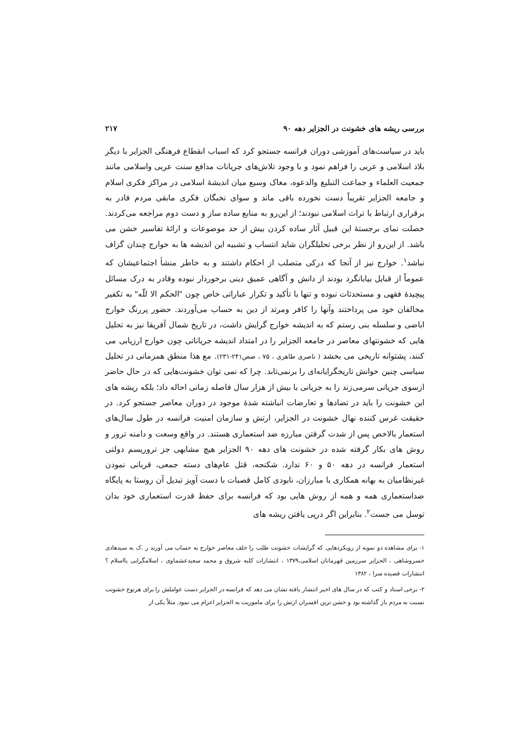بررسی ریشه های خشونت در الجزایر دهه ۹۰ ۲۱۷
باید در سیاست‌های آموزشی دوران فرانسه جستجو کرد که اسباب انقطاع فرهنگی الجزایر با دیگر بلاد اسلامی و عربی را فراهم نمود و با وجود تلاش‌های جریانات مدافع سنت عربی واسلامی مانند جمعیت العلماء و جماعت التبلیغ والدعوه، مغاک وسیع میان اندیشهٔ اسلامی در مراکز فکری اسلام و جامعه الجزایر تقریباً دست نخورده باقی ماند و سوای نخبگان فکری مابقی مردم قادر به برقراری ارتباط با تراث اسلامی نبودند؛ از این‌رو به منابع ساده ساز و دست دوم مراجعه می‌کردند. خصلت نمای برجستهٔ این قبیل آثار ساده کردن بیش از حد موضوعات و ارائهٔ تفاسیر خشن می باشد. از این‌رو از نظر برخی تحلیلگران شاید انتساب و تشبیه این اندیشه ها به خوارج چندان گزاف نباشد<sup>۱</sup>. خوارج نیز از آنجا که درکی متصلب از احکام داشتند و به خاطر منشأ اجتماعیشان که عموماً از قبایل بیابانگرد بودند از دانش و آگاهی عمیق دینی برخوردار نبوده وقادر به درک مسائل پیچیدهٔ فقهی و مستحدثات نبوده و تنها با تأکید و تکرار عباراتی خاص چون "الحکم الا للّه" به تکفیر مخالفان خود می پرداختند وآنها را کافر ومرتد از دین به حساب می‌آوردند. حضور پررنگ خوارج اباضی و سلسله بنی رستم که به اندیشه خوارج گرایش داشت، در تاریخ شمال آفریقا نیز به تحلیل هایی که خشونتهای معاصر در جامعه الجزایر را در امتداد اندیشه جریاناتی چون خوارج ارزیابی می کنند، پشتوانه تاریخی می بخشد ( ناصری طاهری ، ۷۵ ، صص۲۴۱-۲۳۱). مع هذا منطق همزمانی در تحلیل سیاسی چنین خوانش تاریخگرایانه‌ای را برنمی‌تابد. چرا که نمی توان خشونت‌هایی که در حال حاضر ازسوی جریانی سرمی‌زند را به جریانی با بیش از هزار سال فاصله زمانی احاله داد؛ بلکه ریشه های این خشونت را باید در تضادها و تعارضات انباشته شدهٔ موجود در دوران معاصر جستجو کرد. در حقیقت غرس کننده نهال خشونت در الجزایر، ارتش و سازمان امنیت فرانسه در طول سال‌های استعمار بالاخص پس از شدت گرفتن مبارزه ضد استعماری هستند. در واقع وسعت و دامنه ترور و روش های بکار گرفته شده در خشونت های دهه ۹۰ الجزایر هیچ مشابهی جز تروریسم دولتی استعمار فرانسه در دهه ۵۰ و ۶۰ ندارد. شکنجه، قتل عام‌های دسته جمعی، قربانی نمودن غیرنظامیان به بهانه همکاری با مبارزان، نابودی کامل قصبات با دست آویز تبدیل آن روستا به پایگاه ضداستعماری همه و همه از روش هایی بود که فرانسه برای حفظ قدرت استعماری خود بدان توسل می جست<sup>۲</sup>. بنابراین اگر درپی یافتن ریشه های
۱- برای مشاهده دو نمونه از رویکردهایی که گرایشات خشونت طلب را خلف معاصر خوارج به حساب می آورند ر .ک به سیدهادی خسروشاهی ، الجزایر سرزمین قهرمانان اسلامی،۱۳۷۹ ، انتشارات کلبه شروق و محمد سعیدعشماوی ، اسلامگرایی یااسلام ؟ انتشارات قصیده سرا ، ۱۳۸۲
۲- برخی اسناد و کتب که در سال های اخیر انتشار یافته نشان می دهد که فرانسه در الجزایر دست عواملش را برای هرنوع خشونت نسبت به مردم باز گذاشته بود و خشن ترین افسران ارتش را برای ماموریت به الجزایر اعزام می نمود. مثلاً یکی از